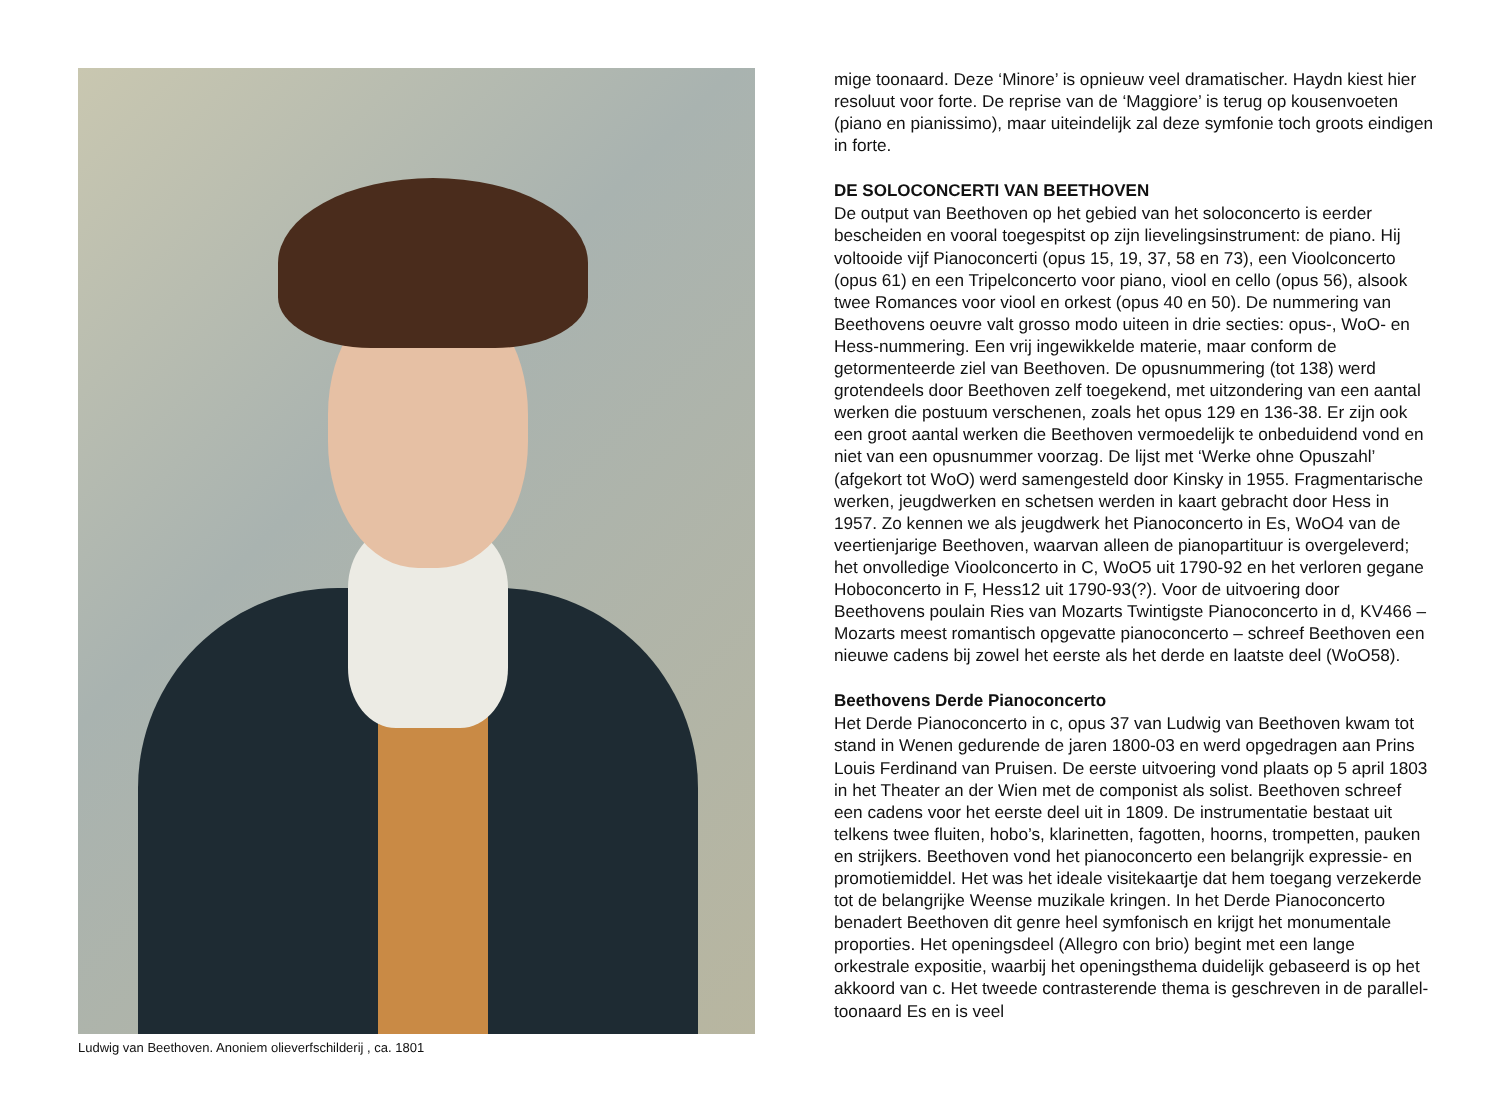Ludwig van Beethoven. Anoniem olieverfschilderij , ca. 1801
mige toonaard. Deze ‘Minore’ is opnieuw veel dramatischer. Haydn kiest hier resoluut voor forte. De reprise van de ‘Maggiore’ is terug op kousen­voeten (piano en pianissimo), maar uiteindelijk zal deze symfonie toch groots eindigen in forte.
DE SOLOCONCERTI VAN BEETHOVEN
De output van Beethoven op het gebied van het soloconcerto is eerder bescheiden en vooral toegespitst op zijn lievelingsinstrument: de piano. Hij voltooide vijf Pianoconcerti (opus 15, 19, 37, 58 en 73), een Vioolconcerto (opus 61) en een Tripelconcerto voor piano, viool en cello (opus 56), alsook twee Romances voor viool en orkest (opus 40 en 50). De nummering van Beethovens oeuvre valt grosso modo uiteen in drie secties: opus-, WoO- en Hess-nummering. Een vrij ingewikkelde materie, maar conform de getormenteerde ziel van Beethoven. De opusnummering (tot 138) werd grotendeels door Beethoven zelf toegekend, met uitzondering van een aantal werken die postuum verschenen, zoals het opus 129 en 136-38. Er zijn ook een groot aantal werken die Beethoven vermoedelijk te onbedui­dend vond en niet van een opusnummer voorzag. De lijst met ‘Werke ohne Opuszahl’ (afgekort tot WoO) werd samengesteld door Kinsky in 1955. Fragmentarische werken, jeugdwerken en schetsen werden in kaart ge­bracht door Hess in 1957. Zo kennen we als jeugdwerk het Pianoconcerto in Es, WoO4 van de veertienjarige Beethoven, waarvan alleen de piano­partituur is overgeleverd; het onvolledige Vioolconcerto in C, WoO5 uit 1790-92 en het verloren gegane Hoboconcerto in F, Hess12 uit 1790-93(?). Voor de uitvoering door Beethovens poulain Ries van Mozarts Twintigste Pianoconcerto in d, KV466 – Mozarts meest romantisch opgevatte piano­concerto – schreef Beethoven een nieuwe cadens bij zowel het eerste als het derde en laatste deel (WoO58).
Beethovens Derde Pianoconcerto
Het Derde Pianoconcerto in c, opus 37 van Ludwig van Beethoven kwam tot stand in Wenen gedurende de jaren 1800-03 en werd opgedragen aan Prins Louis Ferdinand van Pruisen. De eerste uitvoering vond plaats op 5 april 1803 in het Theater an der Wien met de componist als solist. Beethoven schreef een cadens voor het eerste deel uit in 1809. De instrumentatie bestaat uit telkens twee fluiten, hobo’s, klarinetten, fagot­ten, hoorns, trompetten, pauken en strijkers. Beethoven vond het piano­concerto een belangrijk expressie- en promotiemiddel. Het was het ideale visitekaartje dat hem toegang verzekerde tot de belangrijke Weense mu­zikale kringen. In het Derde Pianoconcerto benadert Beethoven dit genre heel symfonisch en krijgt het monumentale proporties. Het openingsdeel (Allegro con brio) begint met een lange orkestrale expositie, waarbij het openingsthema duidelijk gebaseerd is op het akkoord van c. Het tweede contrasterende thema is geschreven in de parallel-toonaard Es en is veel